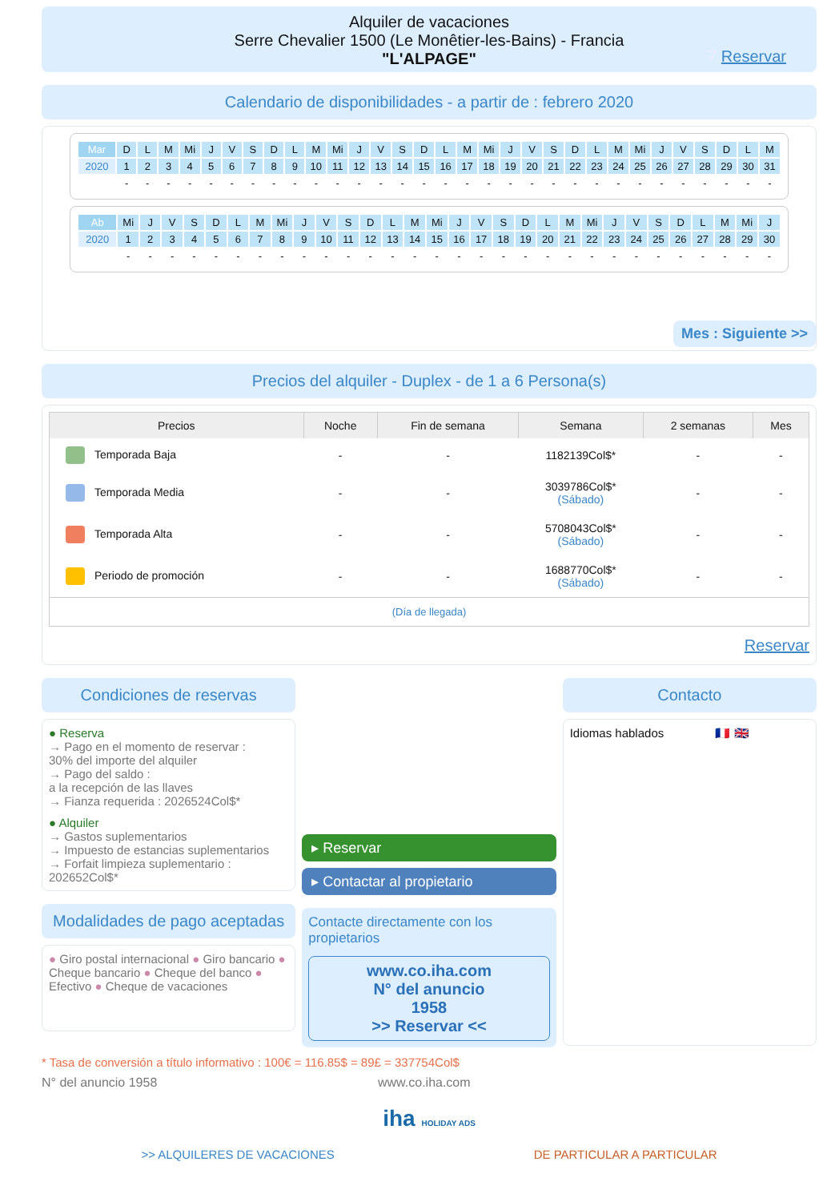Alquiler de vacaciones
Serre Chevalier 1500 (Le Monêtier-les-Bains) - Francia
"L'ALPAGE"
7 Reservar
Calendario de disponibilidades - a partir de : febrero 2020
| Mar | D | L | M | Mi | J | V | S | D | L | M | Mi | J | V | S | D | L | M | Mi | J | V | S | D | L | M | Mi | J | V | S | D | L | M |
| 2020 | 1 | 2 | 3 | 4 | 5 | 6 | 7 | 8 | 9 | 10 | 11 | 12 | 13 | 14 | 15 | 16 | 17 | 18 | 19 | 20 | 21 | 22 | 23 | 24 | 25 | 26 | 27 | 28 | 29 | 30 | 31 |
| | - | - | - | - | - | - | - | - | - | - | - | - | - | - | - | - | - | - | - | - | - | - | - | - | - | - | - | - | - | - | - |
| Ab | Mi | J | V | S | D | L | M | Mi | J | V | S | D | L | M | Mi | J | V | S | D | L | M | Mi | J | V | S | D | L | M | Mi | J |
| 2020 | 1 | 2 | 3 | 4 | 5 | 6 | 7 | 8 | 9 | 10 | 11 | 12 | 13 | 14 | 15 | 16 | 17 | 18 | 19 | 20 | 21 | 22 | 23 | 24 | 25 | 26 | 27 | 28 | 29 | 30 |
| | - | - | - | - | - | - | - | - | - | - | - | - | - | - | - | - | - | - | - | - | - | - | - | - | - | - | - | - | - | - |
Mes : Siguiente >>
Precios del alquiler - Duplex - de 1 a 6 Persona(s)
| Precios | Noche | Fin de semana | Semana | 2 semanas | Mes |
| --- | --- | --- | --- | --- | --- |
| Temporada Baja | - | - | 1182139Col$* | - | - |
| Temporada Media | - | - | 3039786Col$* (Sábado) | - | - |
| Temporada Alta | - | - | 5708043Col$* (Sábado) | - | - |
| Periodo de promoción | - | - | 1688770Col$* (Sábado) | - | - |
| (Día de llegada) | | | | | |
Reservar
Condiciones de reservas
● Reserva
→ Pago en el momento de reservar :
30% del importe del alquiler
→ Pago del saldo :
a la recepción de las llaves
→ Fianza requerida : 2026524Col$*
● Alquiler
→ Gastos suplementarios
→ Impuesto de estancias suplementarios
→ Forfait limpieza suplementario :
202652Col$*
Modalidades de pago aceptadas
● Giro postal internacional ● Giro bancario ● Cheque bancario ● Cheque del banco ● Efectivo ● Cheque de vacaciones
▸ Reservar
▸ Contactar al propietario
Contacte directamente con los propietarios
www.co.iha.com
N° del anuncio
1958
>> Reservar <<
Contacto
Idiomas hablados 🇫🇷 🇬🇧
* Tasa de conversión a título informativo : 100€ = 116.85$ = 89£ = 337754Col$
N° del anuncio 1958 www.co.iha.com
iha HOLIDAY ADS
>> ALQUILERES DE VACACIONES DE PARTICULAR A PARTICULAR